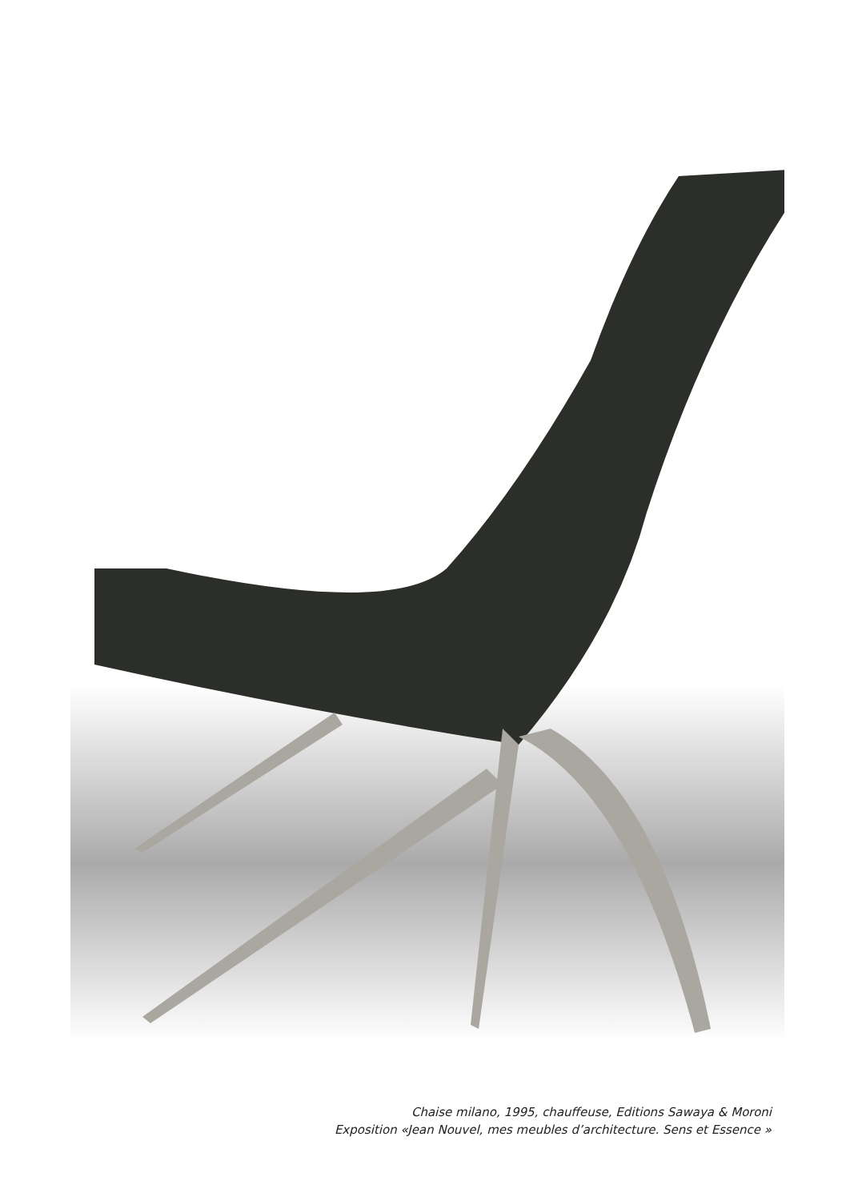Chaise milano, 1995, chauffeuse, Editions Sawaya & Moroni
Exposition «Jean Nouvel, mes meubles d’architecture. Sens et Essence »